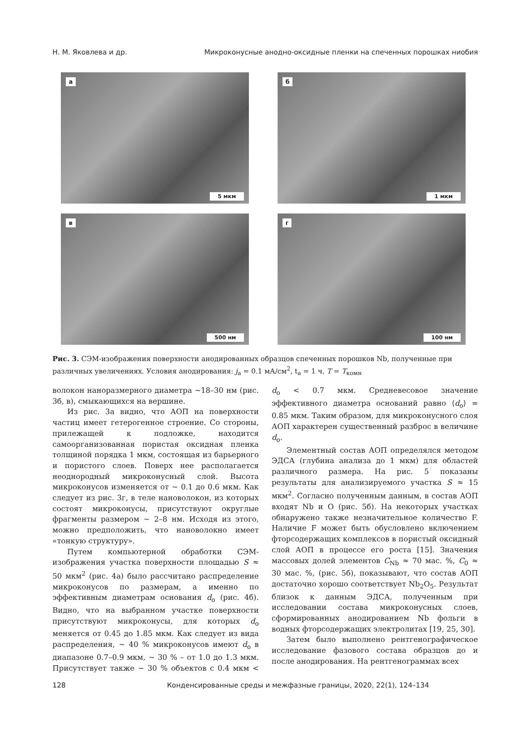Н. М. Яковлева и др. Микроконусные анодно-оксидные пленки на спеченных порошках ниобия
а
5 мкм
б
1 мкм
в
500 нм
г
100 нм
Рис. 3. СЭМ-изображения поверхности анодированных образцов спеченных порошков Nb, полученные при различных увеличениях. Условия анодирования: j<sub>а</sub> = 0.1 мА/см<sup>2</sup>, t<sub>а</sub> = 1 ч, T = T<sub>комн</sub>
волокон наноразмерного диаметра ~18–30 нм (рис. 3б, в), смыкающихся на вершине.
Из рис. 3а видно, что АОП на поверхности частиц имеет гетерогенное строение. Со стороны, прилежащей к подложке, находится самоорганизованная пористая оксидная пленка толщиной порядка 1 мкм, состоящая из барьерного и пористого слоев. Поверх нее располагается неоднородный микроконусный слой. Высота микроконусов изменяется от ~ 0.1 до 0.6 мкм. Как следует из рис. 3г, в теле нановолокон, из которых состоят микроконусы, присутствуют округлые фрагменты размером ~ 2–8 нм. Исходя из этого, можно предположить, что нановолокно имеет «тонкую структуру».
Путем компьютерной обработки СЭМ-изображения участка поверхности площадью S ≈ 50 мкм<sup>2</sup> (рис. 4а) было рассчитано распределение микроконусов по размерам, а именно по эффективным диаметрам основания d<sub>о</sub> (рис. 4б). Видно, что на выбранном участке поверхности присутствуют микроконусы, для которых d<sub>о</sub> меняется от 0.45 до 1.85 мкм. Как следует из вида распределения, ~ 40 % микроконусов имеют d<sub>о</sub> в диапазоне 0.7–0.9 мкм, ~ 30 % – от 1.0 до 1.3 мкм. Присутствует также ~ 30 % объектов с 0.4 мкм < d<sub>о</sub> < 0.7 мкм. Средневесовое значение эффективного диаметра оснований равно ⟨d<sub>о</sub>⟩ = 0.85 мкм. Таким образом, для микроконусного слоя АОП характерен существенный разброс в величине d<sub>о</sub>.
Элементный состав АОП определялся методом ЭДСА (глубина анализа до 1 мкм) для областей различного размера. На рис. 5 показаны результаты для анализируемого участка S ≈ 15 мкм<sup>2</sup>. Согласно полученным данным, в состав АОП входят Nb и O (рис. 5б). На некоторых участках обнаружено также незначительное количество F. Наличие F может быть обусловлено включением фторсодержащих комплексов в пористый оксидный слой АОП в процессе его роста [15]. Значения массовых долей элементов C<sub>Nb</sub> ≈ 70 мас. %, C<sub>0</sub> ≈ 30 мас. %, (рис. 5б), показывают, что состав АОП достаточно хорошо соответствует Nb<sub>2</sub>O<sub>5</sub>. Результат близок к данным ЭДСА, полученным при исследовании состава микроконусных слоев, сформированных анодированием Nb фольги в водных фторсодержащих электролитах [19, 25, 30].
Затем было выполнено рентгенографическое исследование фазового состава образцов до и после анодирования. На рентгенограммах всех
128 Конденсированные среды и межфазные границы, 2020, 22(1), 124–134